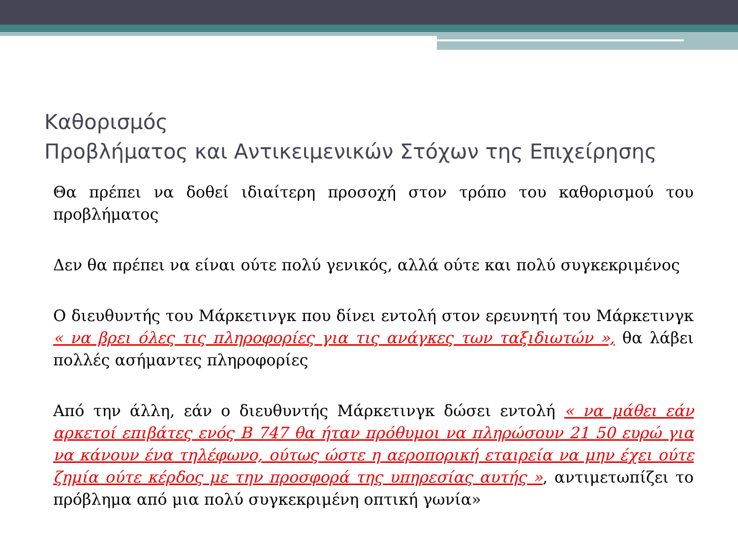Καθορισμός
Προβλήματος και Αντικειμενικών Στόχων της Επιχείρησης
Θα πρέπει να δοθεί ιδιαίτερη προσοχή στον τρόπο του καθορισμού του προβλήματος
Δεν θα πρέπει να είναι ούτε πολύ γενικός, αλλά ούτε και πολύ συγκεκριμένος
Ο διευθυντής του Μάρκετινγκ που δίνει εντολή στον ερευνητή του Μάρκετινγκ « να βρει όλες τις πληροφορίες για τις ανάγκες των ταξιδιωτών », θα λάβει πολλές ασήμαντες πληροφορίες
Από την άλλη, εάν ο διευθυντής Μάρκετινγκ δώσει εντολή « να μάθει εάν αρκετοί επιβάτες ενός Β 747 θα ήταν πρόθυμοι να πληρώσουν 21 50 ευρώ για να κάνουν ένα τηλέφωνο, ούτως ώστε η αεροπορική εταιρεία να μην έχει ούτε ζημία ούτε κέρδος με την προσφορά της υπηρεσίας αυτής », αντιμετωπίζει το πρόβλημα από μια πολύ συγκεκριμένη οπτική γωνία»